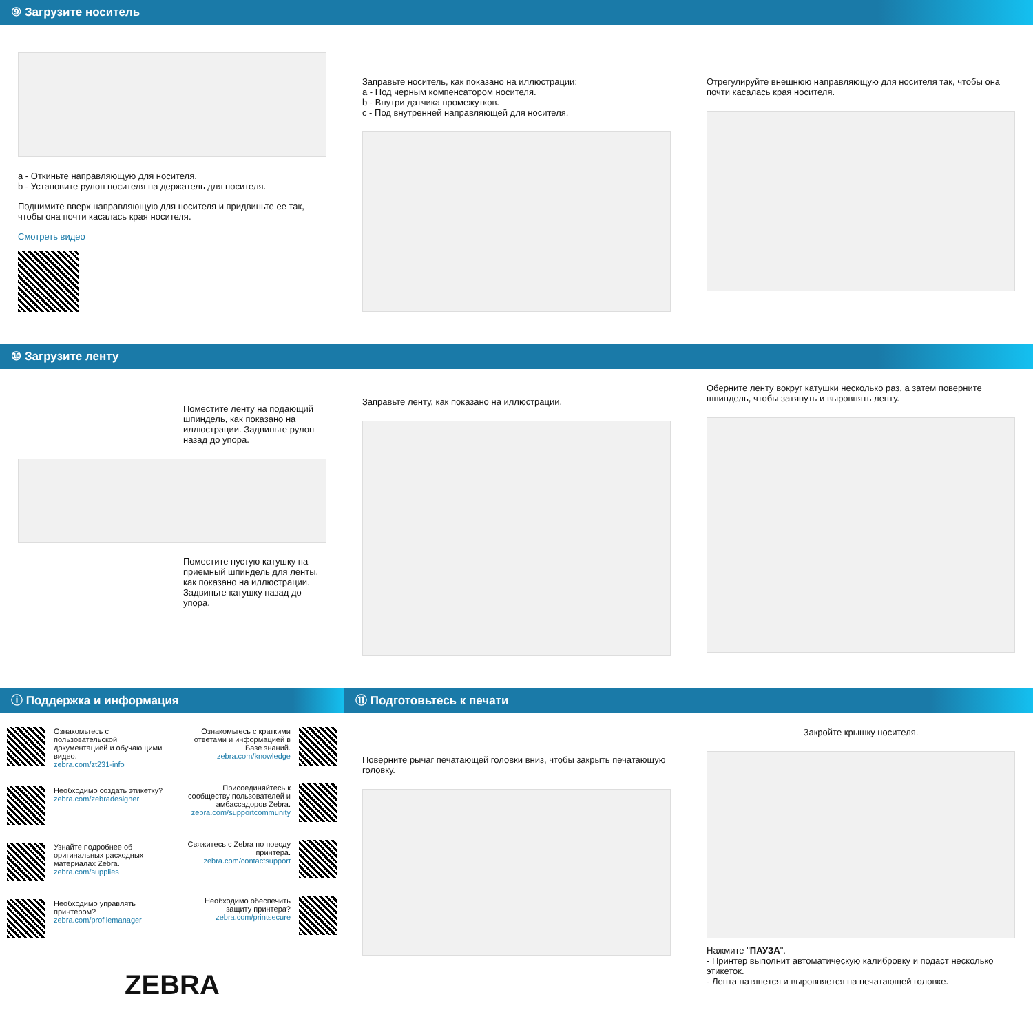⑨ Загрузите носитель
a - Откиньте направляющую для носителя.
b - Установите рулон носителя на держатель для носителя.
Поднимите вверх направляющую для носителя и придвиньте ее так, чтобы она почти касалась края носителя.
Смотреть видео
Заправьте носитель, как показано на иллюстрации:
a - Под черным компенсатором носителя.
b - Внутри датчика промежутков.
c - Под внутренней направляющей для носителя.
Отрегулируйте внешнюю направляющую для носителя так, чтобы она почти касалась края носителя.
⑩ Загрузите ленту
Поместите ленту на подающий шпиндель, как показано на иллюстрации. Задвиньте рулон назад до упора.
Поместите пустую катушку на приемный шпиндель для ленты, как показано на иллюстрации. Задвиньте катушку назад до упора.
Заправьте ленту, как показано на иллюстрации.
Оберните ленту вокруг катушки несколько раз, а затем поверните шпиндель, чтобы затянуть и выровнять ленту.
ⓘ Поддержка и информация
Ознакомьтесь с пользовательской документацией и обучающими видео.
zebra.com/zt231-info
Необходимо создать этикетку?
zebra.com/zebradesigner
Узнайте подробнее об оригинальных расходных материалах Zebra.
zebra.com/supplies
Необходимо управлять принтером?
zebra.com/profilemanager
Ознакомьтесь с краткими ответами и информацией в Базе знаний.
zebra.com/knowledge
Присоединяйтесь к сообществу пользователей и амбассадоров Zebra.
zebra.com/supportcommunity
Свяжитесь с Zebra по поводу принтера.
zebra.com/contactsupport
Необходимо обеспечить защиту принтера?
zebra.com/printsecure
ZEBRA
⑪ Подготовьтесь к печати
Поверните рычаг печатающей головки вниз, чтобы закрыть печатающую головку.
Закройте крышку носителя.
Нажмите "ПАУЗА".
- Принтер выполнит автоматическую калибровку и подаст несколько этикеток.
- Лента натянется и выровняется на печатающей головке.